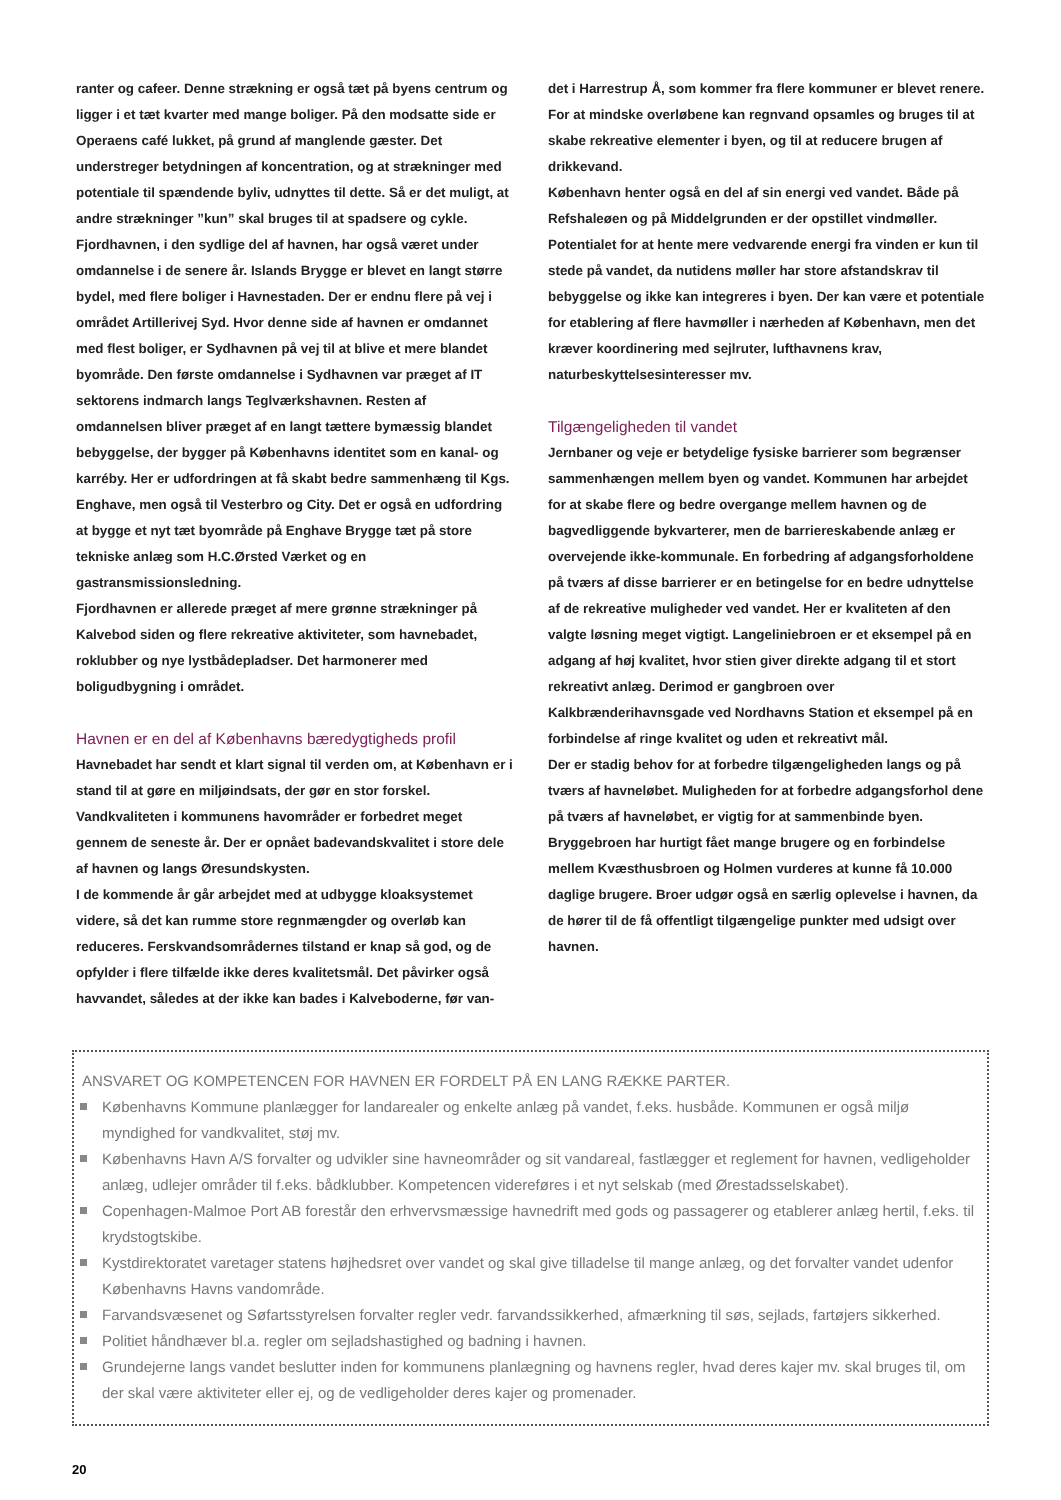ranter og cafeer. Denne strækning er også tæt på byens centrum og ligger i et tæt kvarter med mange boliger. På den modsatte side er Operaens café lukket, på grund af manglende gæster. Det understreger betydningen af koncentration, og at strækninger med potentiale til spændende byliv, udnyttes til dette. Så er det muligt, at andre strækninger ”kun” skal bruges til at spadsere og cykle.
Fjordhavnen, i den sydlige del af havnen, har også været under omdannelse i de senere år. Islands Brygge er blevet en langt større bydel, med flere boliger i Havnestaden. Der er endnu flere på vej i området Artillerivej Syd. Hvor denne side af havnen er omdannet med flest boliger, er Sydhavnen på vej til at blive et mere blandet byområde. Den første omdannelse i Sydhavnen var præget af IT sektorens indmarch langs Teglværkshavnen. Resten af omdannelsen bliver præget af en langt tættere bymæssig blandet bebyggelse, der bygger på Københavns identitet som en kanal- og karréby. Her er udfordringen at få skabt bedre sammenhæng til Kgs. Enghave, men også til Vesterbro og City. Det er også en udfordring at bygge et nyt tæt byområde på Enghave Brygge tæt på store tekniske anlæg som H.C.Ørsted Værket og en gastransmissionsledning.
Fjordhavnen er allerede præget af mere grønne strækninger på Kalvebod siden og flere rekreative aktiviteter, som havnebadet, roklubber og nye lystbådepladser. Det harmonerer med boligudbygning i området.
Havnen er en del af Københavns bæredygtigheds profil
Havnebadet har sendt et klart signal til verden om, at København er i stand til at gøre en miljøindsats, der gør en stor forskel. Vandkvaliteten i kommunens havområder er forbedret meget gennem de seneste år. Der er opnået badevandskvalitet i store dele af havnen og langs Øresundskysten.
I de kommende år går arbejdet med at udbygge kloaksystemet videre, så det kan rumme store regnmængder og overløb kan reduceres. Ferskvandsområdernes tilstand er knap så god, og de opfylder i flere tilfælde ikke deres kvalitetsmål. Det påvirker også havvandet, således at der ikke kan bades i Kalveboderne, før van-
det i Harrestrup Å, som kommer fra flere kommuner er blevet renere. For at mindske overløbene kan regnvand opsamles og bruges til at skabe rekreative elementer i byen, og til at reducere brugen af drikkevand.
København henter også en del af sin energi ved vandet. Både på Refshaleøen og på Middelgrunden er der opstillet vindmøller. Potentialet for at hente mere vedvarende energi fra vinden er kun til stede på vandet, da nutidens møller har store afstandskrav til bebyggelse og ikke kan integreres i byen. Der kan være et potentiale for etablering af flere havmøller i nærheden af København, men det kræver koordinering med sejlruter, lufthavnens krav, naturbeskyttelsesinteresser mv.
Tilgængeligheden til vandet
Jernbaner og veje er betydelige fysiske barrierer som begrænser sammenhængen mellem byen og vandet. Kommunen har arbejdet for at skabe flere og bedre overgange mellem havnen og de bagvedliggende bykvarterer, men de barriereskabende anlæg er overvejende ikke-kommunale. En forbedring af adgangsforholdene på tværs af disse barrierer er en betingelse for en bedre udnyttelse af de rekreative muligheder ved vandet. Her er kvaliteten af den valgte løsning meget vigtigt. Langeliniebroen er et eksempel på en adgang af høj kvalitet, hvor stien giver direkte adgang til et stort rekreativt anlæg. Derimod er gangbroen over Kalkbrænderihavnsgade ved Nordhavns Station et eksempel på en forbindelse af ringe kvalitet og uden et rekreativt mål.
Der er stadig behov for at forbedre tilgængeligheden langs og på tværs af havneløbet. Muligheden for at forbedre adgangsforhol dene på tværs af havneløbet, er vigtig for at sammenbinde byen. Bryggebroen har hurtigt fået mange brugere og en forbindelse mellem Kvæsthusbroen og Holmen vurderes at kunne få 10.000 daglige brugere. Broer udgør også en særlig oplevelse i havnen, da de hører til de få offentligt tilgængelige punkter med udsigt over havnen.
ANSVARET OG KOMPETENCEN FOR HAVNEN ER FORDELT PÅ EN LANG RÆKKE PARTER.
Københavns Kommune planlægger for landarealer og enkelte anlæg på vandet, f.eks. husbåde. Kommunen er også miljø myndighed for vandkvalitet, støj mv.
Københavns Havn A/S forvalter og udvikler sine havneområder og sit vandareal, fastlægger et reglement for havnen, vedligeholder anlæg, udlejer områder til f.eks. bådklubber. Kompetencen videreføres i et nyt selskab (med Ørestadsselskabet).
Copenhagen-Malmoe Port AB forestår den erhvervsmæssige havnedrift med gods og passagerer og etablerer anlæg hertil, f.eks. til krydstogtskibe.
Kystdirektoratet varetager statens højhedsret over vandet og skal give tilladelse til mange anlæg, og det forvalter vandet udenfor Københavns Havns vandområde.
Farvandsvæsenet og Søfartsstyrelsen forvalter regler vedr. farvandssikkerhed, afmærkning til søs, sejlads, fartøjers sikkerhed.
Politiet håndhæver bl.a. regler om sejladshastighed og badning i havnen.
Grundejerne langs vandet beslutter inden for kommunens planlægning og havnens regler, hvad deres kajer mv. skal bruges til, om der skal være aktiviteter eller ej, og de vedligeholder deres kajer og promenader.
20